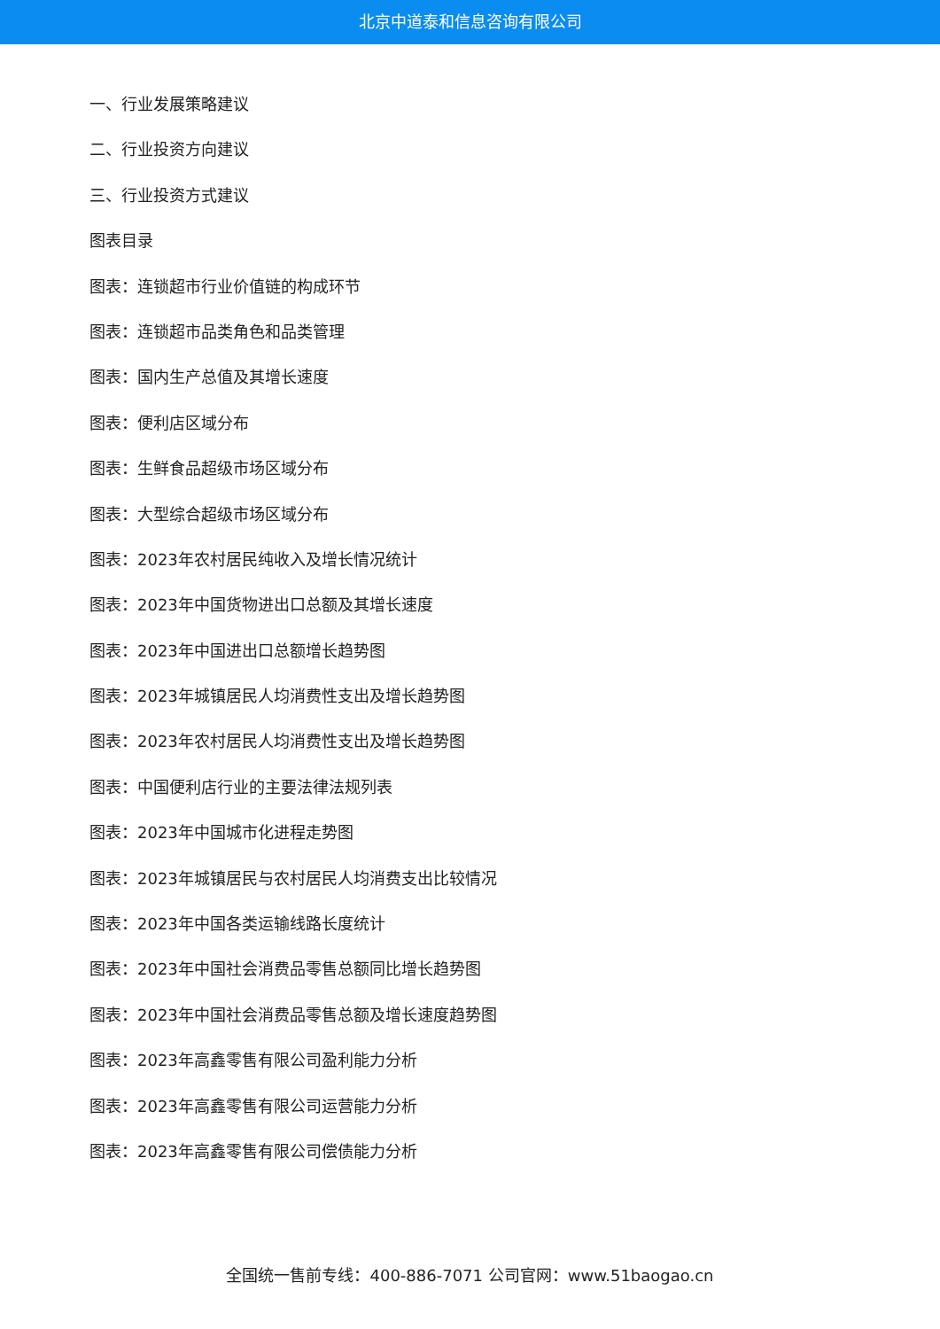北京中道泰和信息咨询有限公司
一、行业发展策略建议
二、行业投资方向建议
三、行业投资方式建议
图表目录
图表：连锁超市行业价值链的构成环节
图表：连锁超市品类角色和品类管理
图表：国内生产总值及其增长速度
图表：便利店区域分布
图表：生鲜食品超级市场区域分布
图表：大型综合超级市场区域分布
图表：2023年农村居民纯收入及增长情况统计
图表：2023年中国货物进出口总额及其增长速度
图表：2023年中国进出口总额增长趋势图
图表：2023年城镇居民人均消费性支出及增长趋势图
图表：2023年农村居民人均消费性支出及增长趋势图
图表：中国便利店行业的主要法律法规列表
图表：2023年中国城市化进程走势图
图表：2023年城镇居民与农村居民人均消费支出比较情况
图表：2023年中国各类运输线路长度统计
图表：2023年中国社会消费品零售总额同比增长趋势图
图表：2023年中国社会消费品零售总额及增长速度趋势图
图表：2023年高鑫零售有限公司盈利能力分析
图表：2023年高鑫零售有限公司运营能力分析
图表：2023年高鑫零售有限公司偿债能力分析
全国统一售前专线：400-886-7071 公司官网：www.51baogao.cn